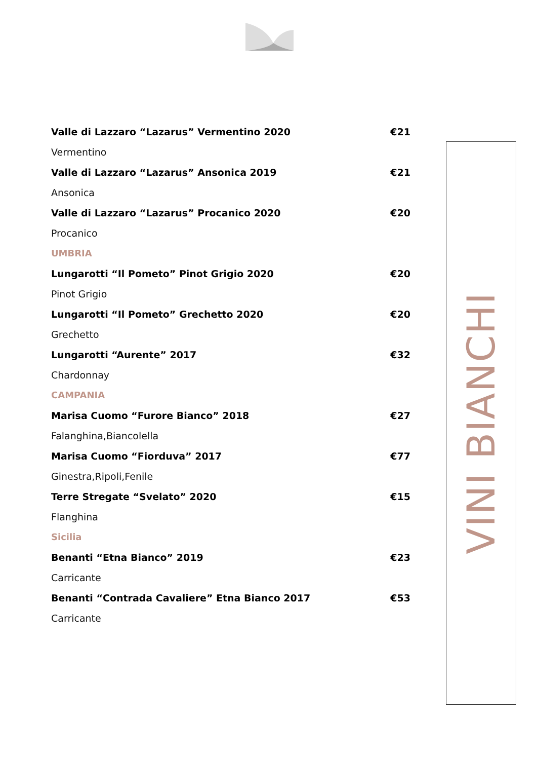Valle di Lazzaro “Lazarus” Vermentino 2020 €21
Vermentino
Valle di Lazzaro “Lazarus” Ansonica 2019 €21
Ansonica
Valle di Lazzaro “Lazarus” Procanico 2020 €20
Procanico
UMBRIA
Lungarotti “Il Pometo” Pinot Grigio 2020 €20
Pinot Grigio
Lungarotti “Il Pometo” Grechetto 2020 €20
Grechetto
Lungarotti “Aurente” 2017 €32
Chardonnay
CAMPANIA
Marisa Cuomo “Furore Bianco” 2018 €27
Falanghina,Biancolella
Marisa Cuomo “Fiorduva” 2017 €77
Ginestra,Ripoli,Fenile
Terre Stregate “Svelato” 2020 €15
Flanghina
Sicilia
Benanti “Etna Bianco” 2019 €23
Carricante
Benanti “Contrada Cavaliere” Etna Bianco 2017 €53
Carricante
VINI BIANCHI